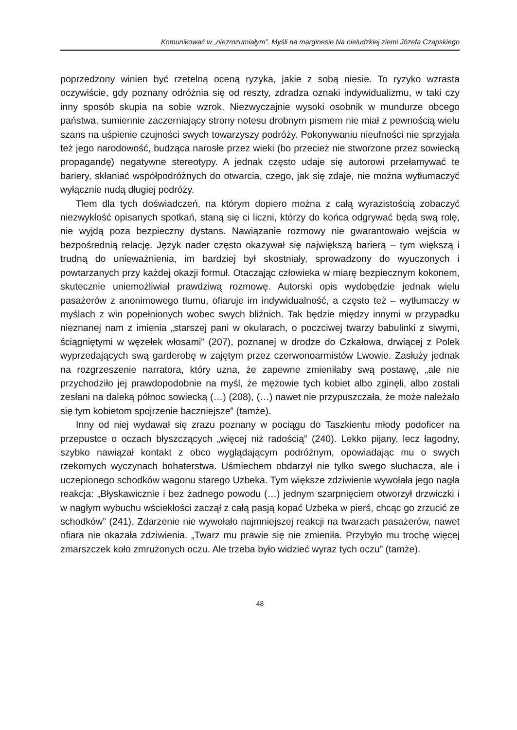Komunikować w „niezrozumiałym”. Myśli na marginesie Na nieludzkiej ziemi Józefa Czapskiego
poprzedzony winien być rzetelną oceną ryzyka, jakie z sobą niesie. To ryzyko wzrasta oczywiście, gdy poznany odróżnia się od reszty, zdradza oznaki indywidualizmu, w taki czy inny sposób skupia na sobie wzrok. Niezwyczajnie wysoki osobnik w mundurze obcego państwa, sumiennie zaczerniający strony notesu drobnym pismem nie miał z pewnością wielu szans na uśpienie czujności swych towarzyszy podróży. Pokonywaniu nieufności nie sprzyjała też jego narodowość, budząca narosłe przez wieki (bo przecież nie stworzone przez sowiecką propagandę) negatywne stereotypy. A jednak często udaje się autorowi przełamywać te bariery, skłaniać współpodróżnych do otwarcia, czego, jak się zdaje, nie można wytłumaczyć wyłącznie nudą długiej podróży.
Tłem dla tych doświadczeń, na którym dopiero można z całą wyrazistością zobaczyć niezwykłość opisanych spotkań, staną się ci liczni, którzy do końca odgrywać będą swą rolę, nie wyjdą poza bezpieczny dystans. Nawiązanie rozmowy nie gwarantowało wejścia w bezpośrednią relację. Język nader często okazywał się największą barierą – tym większą i trudną do unieważnienia, im bardziej był skostniały, sprowadzony do wyuczonych i powtarzanych przy każdej okazji formuł. Otaczając człowieka w miarę bezpiecznym kokonem, skutecznie uniemożliwiał prawdziwą rozmowę. Autorski opis wydobędzie jednak wielu pasażerów z anonimowego tłumu, ofiaruje im indywidualność, a często też – wytłumaczy w myślach z win popełnionych wobec swych bliźnich. Tak będzie między innymi w przypadku nieznanej nam z imienia „starszej pani w okularach, o poczciwej twarzy babulinki z siwymi, ściągniętymi w węzełek włosami” (207), poznanej w drodze do Czkałowa, drwiącej z Polek wyprzedających swą garderobę w zajętym przez czerwonoarmistów Lwowie. Zasłuży jednak na rozgrzeszenie narratora, który uzna, że zapewne zmieniłaby swą postawę, „ale nie przychodziło jej prawdopodobnie na myśl, że mężowie tych kobiet albo zginęli, albo zostali zesłani na daleką północ sowiecką (…) (208), (…) nawet nie przypuszczała, że może należało się tym kobietom spojrzenie baczniejsze” (tamże).
Inny od niej wydawał się zrazu poznany w pociągu do Taszkientu młody podoficer na przepustce o oczach błyszczących „więcej niż radością” (240). Lekko pijany, lecz łagodny, szybko nawiązał kontakt z obco wyglądającym podróżnym, opowiadając mu o swych rzekomych wyczynach bohaterstwa. Uśmiechem obdarzył nie tylko swego słuchacza, ale i uczepionego schodków wagonu starego Uzbeka. Tym większe zdziwienie wywołała jego nagła reakcja: „Błyskawicznie i bez żadnego powodu (…) jednym szarpnięciem otworzył drzwiczki i w nagłym wybuchu wściekłości zaczął z całą pasją kopać Uzbeka w pierś, chcąc go zrzucić ze schodków” (241). Zdarzenie nie wywołało najmniejszej reakcji na twarzach pasażerów, nawet ofiara nie okazała zdziwienia. „Twarz mu prawie się nie zmieniła. Przybyło mu trochę więcej zmarszczek koło zmrużonych oczu. Ale trzeba było widzieć wyraz tych oczu” (tamże).
48